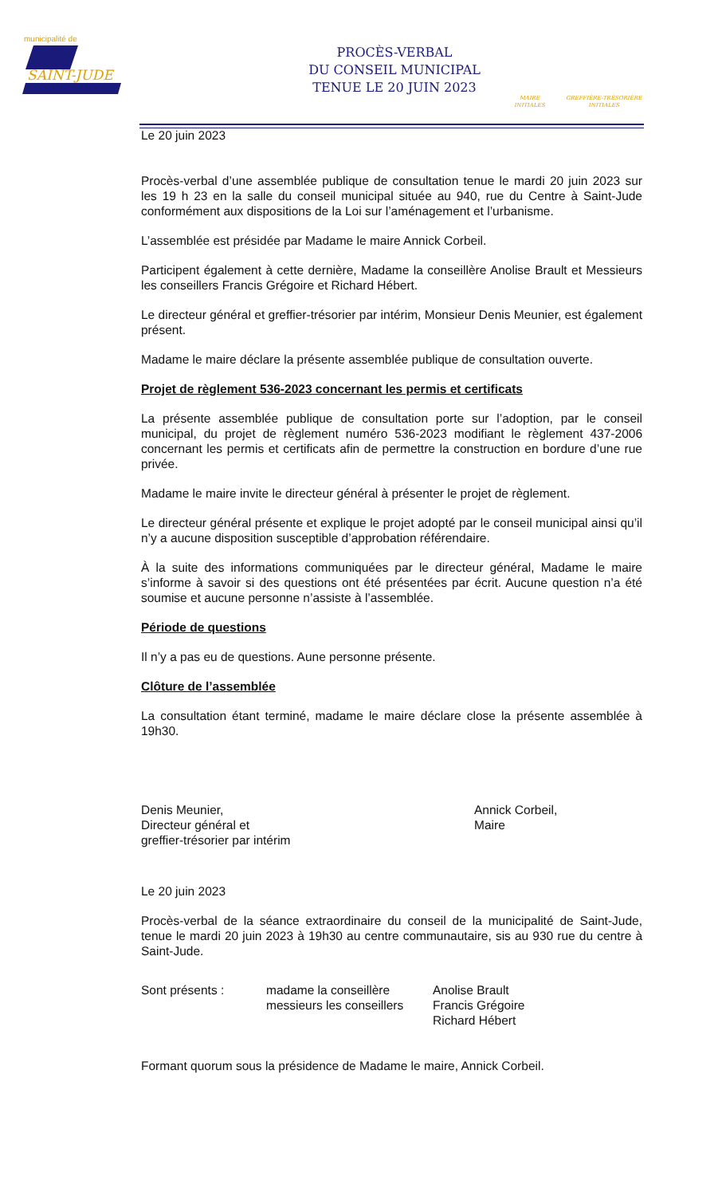municipalité de
SAINT-JUDE
PROCÈS-VERBAL
DU CONSEIL MUNICIPAL
TENUE LE 20 JUIN 2023
MAIRE
INITIALES
GREFFIÈRE-TRÉSORIÈRE
INITIALES
Le 20 juin 2023
Procès-verbal d’une assemblée publique de consultation tenue le mardi 20 juin 2023 sur les 19 h 23 en la salle du conseil municipal située au 940, rue du Centre à Saint-Jude conformément aux dispositions de la Loi sur l’aménagement et l’urbanisme.
L’assemblée est présidée par Madame le maire Annick Corbeil.
Participent également à cette dernière, Madame la conseillère Anolise Brault et Messieurs les conseillers Francis Grégoire et Richard Hébert.
Le directeur général et greffier-trésorier par intérim, Monsieur Denis Meunier, est également présent.
Madame le maire déclare la présente assemblée publique de consultation ouverte.
Projet de règlement 536-2023 concernant les permis et certificats
La présente assemblée publique de consultation porte sur l’adoption, par le conseil municipal, du projet de règlement numéro 536-2023 modifiant le règlement 437-2006 concernant les permis et certificats afin de permettre la construction en bordure d’une rue privée.
Madame le maire invite le directeur général à présenter le projet de règlement.
Le directeur général présente et explique le projet adopté par le conseil municipal ainsi qu’il n’y a aucune disposition susceptible d’approbation référendaire.
À la suite des informations communiquées par le directeur général, Madame le maire s’informe à savoir si des questions ont été présentées par écrit. Aucune question n’a été soumise et aucune personne n’assiste à l’assemblée.
Période de questions
Il n’y a pas eu de questions. Aune personne présente.
Clôture de l’assemblée
La consultation étant terminé, madame le maire déclare close la présente assemblée à 19h30.
Denis Meunier,
Directeur général et
greffier-trésorier par intérim
Annick Corbeil,
Maire
Le 20 juin 2023
Procès-verbal de la séance extraordinaire du conseil de la municipalité de Saint-Jude, tenue le mardi 20 juin 2023 à 19h30 au centre communautaire, sis au 930 rue du centre à Saint-Jude.
Sont présents : madame la conseillère
messieurs les conseillers
Anolise Brault
Francis Grégoire
Richard Hébert
Formant quorum sous la présidence de Madame le maire, Annick Corbeil.